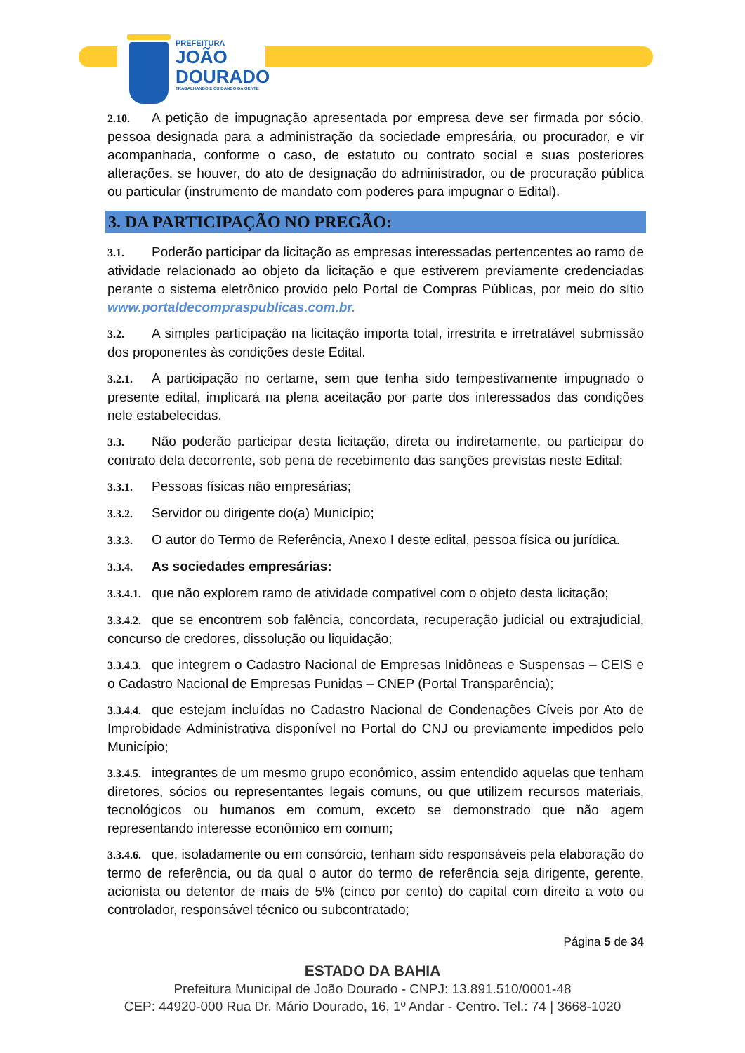PREFEITURA
JOÃO
DOURADO
TRABALHANDO E CUIDANDO DA GENTE
2.10. A petição de impugnação apresentada por empresa deve ser firmada por sócio, pessoa designada para a administração da sociedade empresária, ou procurador, e vir acompanhada, conforme o caso, de estatuto ou contrato social e suas posteriores alterações, se houver, do ato de designação do administrador, ou de procuração pública ou particular (instrumento de mandato com poderes para impugnar o Edital).
3. DA PARTICIPAÇÃO NO PREGÃO:
3.1. Poderão participar da licitação as empresas interessadas pertencentes ao ramo de atividade relacionado ao objeto da licitação e que estiverem previamente credenciadas perante o sistema eletrônico provido pelo Portal de Compras Públicas, por meio do sítio www.portaldecompraspublicas.com.br.
3.2. A simples participação na licitação importa total, irrestrita e irretratável submissão dos proponentes às condições deste Edital.
3.2.1. A participação no certame, sem que tenha sido tempestivamente impugnado o presente edital, implicará na plena aceitação por parte dos interessados das condições nele estabelecidas.
3.3. Não poderão participar desta licitação, direta ou indiretamente, ou participar do contrato dela decorrente, sob pena de recebimento das sanções previstas neste Edital:
3.3.1. Pessoas físicas não empresárias;
3.3.2. Servidor ou dirigente do(a) Município;
3.3.3. O autor do Termo de Referência, Anexo I deste edital, pessoa física ou jurídica.
3.3.4. As sociedades empresárias:
3.3.4.1. que não explorem ramo de atividade compatível com o objeto desta licitação;
3.3.4.2. que se encontrem sob falência, concordata, recuperação judicial ou extrajudicial, concurso de credores, dissolução ou liquidação;
3.3.4.3. que integrem o Cadastro Nacional de Empresas Inidôneas e Suspensas – CEIS e o Cadastro Nacional de Empresas Punidas – CNEP (Portal Transparência);
3.3.4.4. que estejam incluídas no Cadastro Nacional de Condenações Cíveis por Ato de Improbidade Administrativa disponível no Portal do CNJ ou previamente impedidos pelo Município;
3.3.4.5. integrantes de um mesmo grupo econômico, assim entendido aquelas que tenham diretores, sócios ou representantes legais comuns, ou que utilizem recursos materiais, tecnológicos ou humanos em comum, exceto se demonstrado que não agem representando interesse econômico em comum;
3.3.4.6. que, isoladamente ou em consórcio, tenham sido responsáveis pela elaboração do termo de referência, ou da qual o autor do termo de referência seja dirigente, gerente, acionista ou detentor de mais de 5% (cinco por cento) do capital com direito a voto ou controlador, responsável técnico ou subcontratado;
Página 5 de 34
ESTADO DA BAHIA
Prefeitura Municipal de João Dourado - CNPJ: 13.891.510/0001-48
CEP: 44920-000 Rua Dr. Mário Dourado, 16, 1º Andar - Centro. Tel.: 74 | 3668-1020